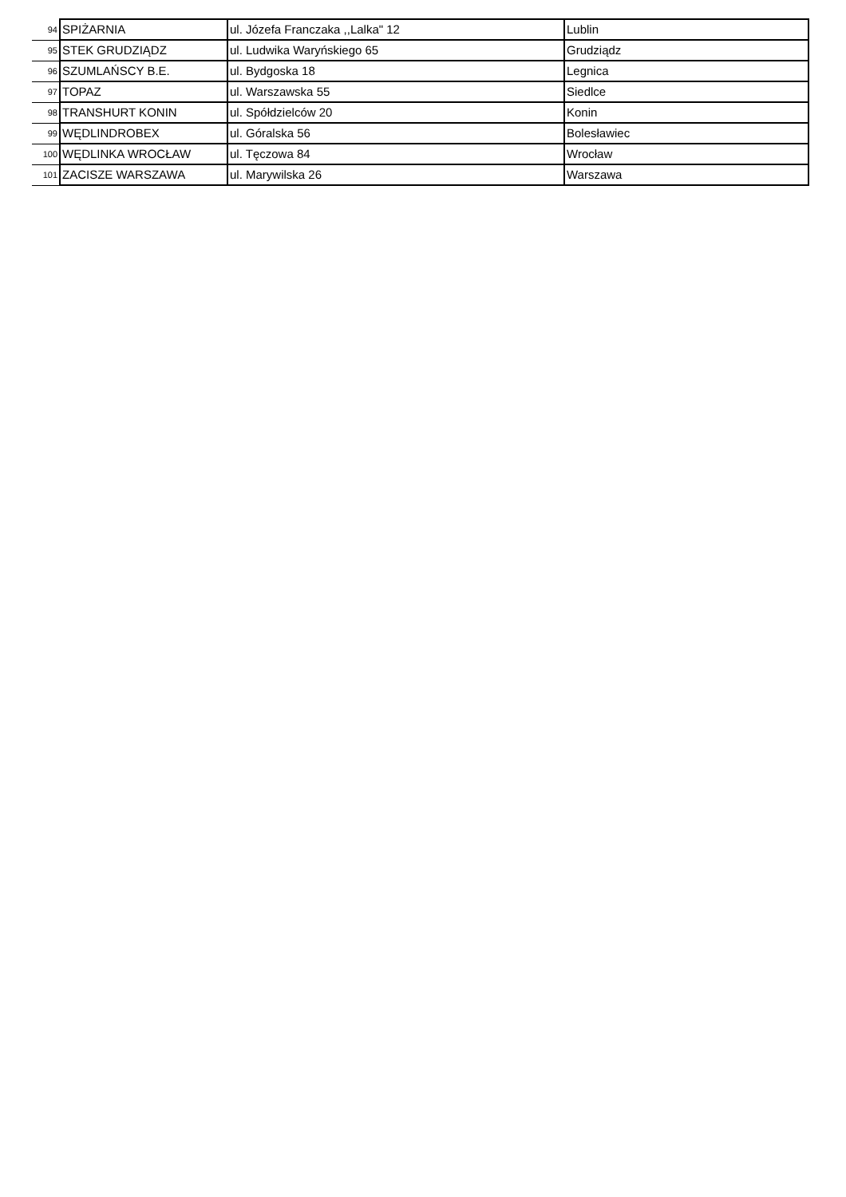| 94 | SPIŻARNIA | ul. Józefa Franczaka ,,Lalka" 12 | Lublin |
| 95 | STEK GRUDZIĄDZ | ul. Ludwika Waryńskiego 65 | Grudziądz |
| 96 | SZUMLAŃSCY B.E. | ul. Bydgoska 18 | Legnica |
| 97 | TOPAZ | ul. Warszawska 55 | Siedlce |
| 98 | TRANSHURT KONIN | ul. Spółdzielców 20 | Konin |
| 99 | WĘDLINDROBEX | ul. Góralska 56 | Bolesławiec |
| 100 | WĘDLINKA WROCŁAW | ul. Tęczowa 84 | Wrocław |
| 101 | ZACISZE WARSZAWA | ul. Marywilska 26 | Warszawa |